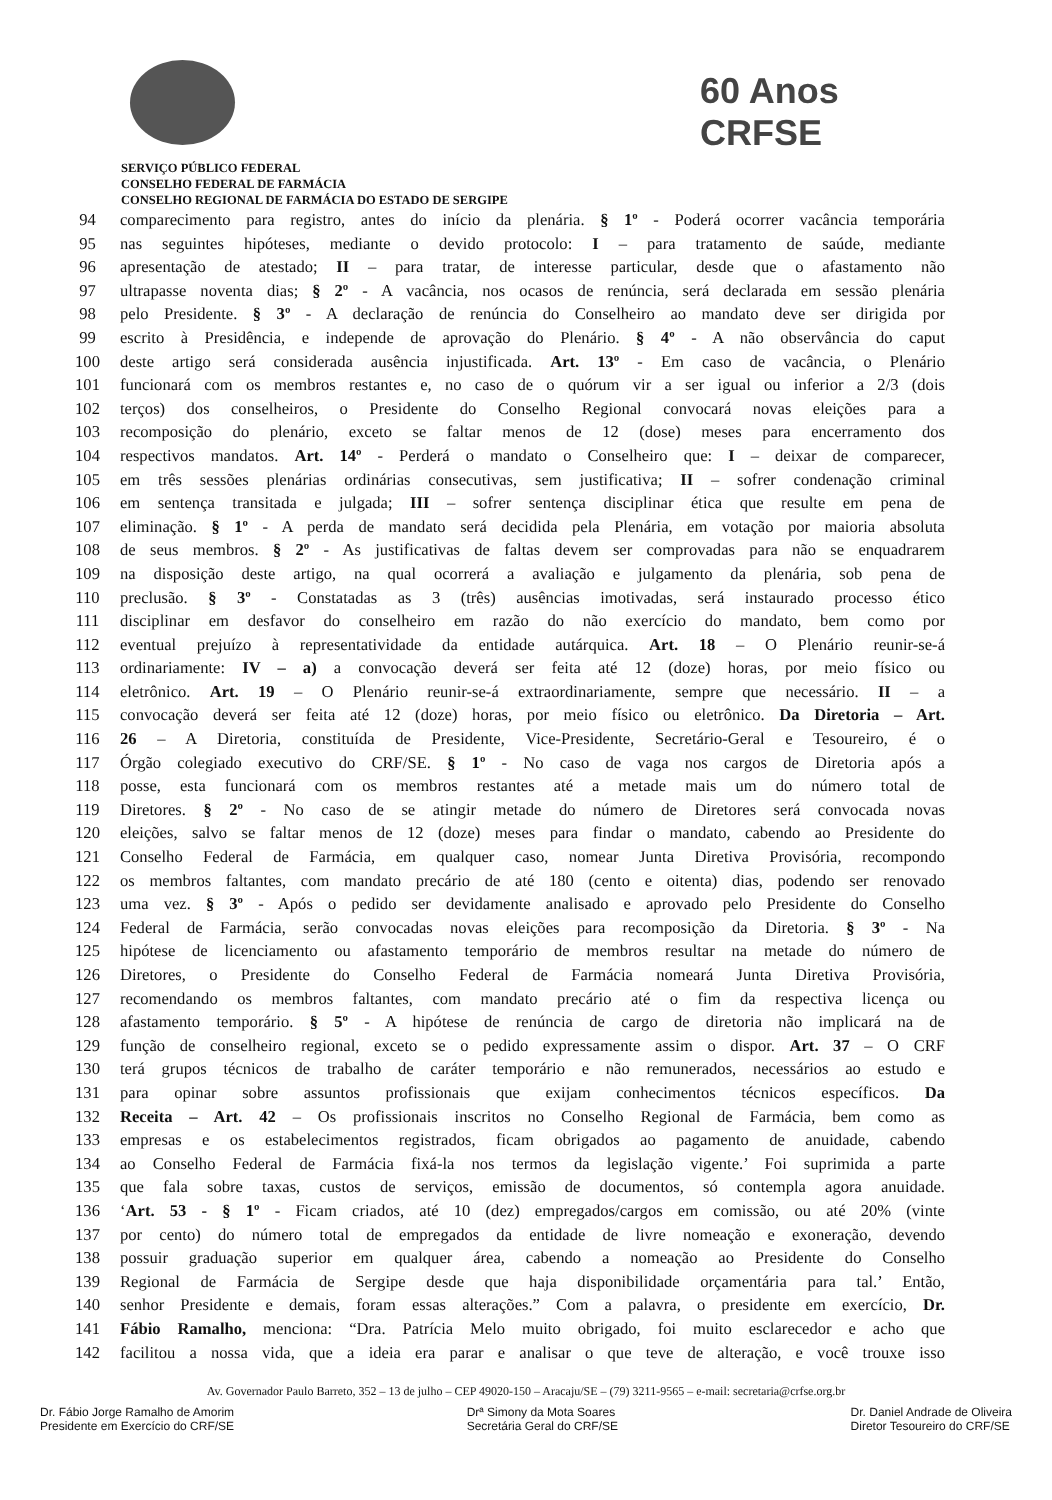60 Anos
CRFSE
SERVIÇO PÚBLICO FEDERAL
CONSELHO FEDERAL DE FARMÁCIA
CONSELHO REGIONAL DE FARMÁCIA DO ESTADO DE SERGIPE
94 comparecimento para registro, antes do início da plenária. § 1º - Poderá ocorrer vacância temporária
95 nas seguintes hipóteses, mediante o devido protocolo: I – para tratamento de saúde, mediante
96 apresentação de atestado; II – para tratar, de interesse particular, desde que o afastamento não
97 ultrapasse noventa dias; § 2º - A vacância, nos ocasos de renúncia, será declarada em sessão plenária
98 pelo Presidente. § 3º - A declaração de renúncia do Conselheiro ao mandato deve ser dirigida por
99 escrito à Presidência, e independe de aprovação do Plenário. § 4º - A não observância do caput
100 deste artigo será considerada ausência injustificada. Art. 13º - Em caso de vacância, o Plenário
101 funcionará com os membros restantes e, no caso de o quórum vir a ser igual ou inferior a 2/3 (dois
102 terços) dos conselheiros, o Presidente do Conselho Regional convocará novas eleições para a
103 recomposição do plenário, exceto se faltar menos de 12 (dose) meses para encerramento dos
104 respectivos mandatos. Art. 14º - Perderá o mandato o Conselheiro que: I – deixar de comparecer,
105 em três sessões plenárias ordinárias consecutivas, sem justificativa; II – sofrer condenação criminal
106 em sentença transitada e julgada; III – sofrer sentença disciplinar ética que resulte em pena de
107 eliminação. § 1º - A perda de mandato será decidida pela Plenária, em votação por maioria absoluta
108 de seus membros. § 2º - As justificativas de faltas devem ser comprovadas para não se enquadrarem
109 na disposição deste artigo, na qual ocorrerá a avaliação e julgamento da plenária, sob pena de
110 preclusão. § 3º - Constatadas as 3 (três) ausências imotivadas, será instaurado processo ético
111 disciplinar em desfavor do conselheiro em razão do não exercício do mandato, bem como por
112 eventual prejuízo à representatividade da entidade autárquica. Art. 18 – O Plenário reunir-se-á
113 ordinariamente: IV – a) a convocação deverá ser feita até 12 (doze) horas, por meio físico ou
114 eletrônico. Art. 19 – O Plenário reunir-se-á extraordinariamente, sempre que necessário. II – a
115 convocação deverá ser feita até 12 (doze) horas, por meio físico ou eletrônico. Da Diretoria – Art.
116 26 – A Diretoria, constituída de Presidente, Vice-Presidente, Secretário-Geral e Tesoureiro, é o
117 Órgão colegiado executivo do CRF/SE. § 1º - No caso de vaga nos cargos de Diretoria após a
118 posse, esta funcionará com os membros restantes até a metade mais um do número total de
119 Diretores. § 2º - No caso de se atingir metade do número de Diretores será convocada novas
120 eleições, salvo se faltar menos de 12 (doze) meses para findar o mandato, cabendo ao Presidente do
121 Conselho Federal de Farmácia, em qualquer caso, nomear Junta Diretiva Provisória, recompondo
122 os membros faltantes, com mandato precário de até 180 (cento e oitenta) dias, podendo ser renovado
123 uma vez. § 3º - Após o pedido ser devidamente analisado e aprovado pelo Presidente do Conselho
124 Federal de Farmácia, serão convocadas novas eleições para recomposição da Diretoria. § 3º - Na
125 hipótese de licenciamento ou afastamento temporário de membros resultar na metade do número de
126 Diretores, o Presidente do Conselho Federal de Farmácia nomeará Junta Diretiva Provisória,
127 recomendando os membros faltantes, com mandato precário até o fim da respectiva licença ou
128 afastamento temporário. § 5º - A hipótese de renúncia de cargo de diretoria não implicará na de
129 função de conselheiro regional, exceto se o pedido expressamente assim o dispor. Art. 37 – O CRF
130 terá grupos técnicos de trabalho de caráter temporário e não remunerados, necessários ao estudo e
131 para opinar sobre assuntos profissionais que exijam conhecimentos técnicos específicos. Da
132 Receita – Art. 42 – Os profissionais inscritos no Conselho Regional de Farmácia, bem como as
133 empresas e os estabelecimentos registrados, ficam obrigados ao pagamento de anuidade, cabendo
134 ao Conselho Federal de Farmácia fixá-la nos termos da legislação vigente.’ Foi suprimida a parte
135 que fala sobre taxas, custos de serviços, emissão de documentos, só contempla agora anuidade.
136 ‘Art. 53 - § 1º - Ficam criados, até 10 (dez) empregados/cargos em comissão, ou até 20% (vinte
137 por cento) do número total de empregados da entidade de livre nomeação e exoneração, devendo
138 possuir graduação superior em qualquer área, cabendo a nomeação ao Presidente do Conselho
139 Regional de Farmácia de Sergipe desde que haja disponibilidade orçamentária para tal.’ Então,
140 senhor Presidente e demais, foram essas alterações.” Com a palavra, o presidente em exercício, Dr.
141 Fábio Ramalho, menciona: “Dra. Patrícia Melo muito obrigado, foi muito esclarecedor e acho que
142 facilitou a nossa vida, que a ideia era parar e analisar o que teve de alteração, e você trouxe isso
Av. Governador Paulo Barreto, 352 – 13 de julho – CEP 49020-150 – Aracaju/SE – (79) 3211-9565 – e-mail: secretaria@crfse.org.br
Dr. Fábio Jorge Ramalho de Amorim
Presidente em Exercício do CRF/SE
Drª Simony da Mota Soares
Secretária Geral do CRF/SE
Dr. Daniel Andrade de Oliveira
Diretor Tesoureiro do CRF/SE